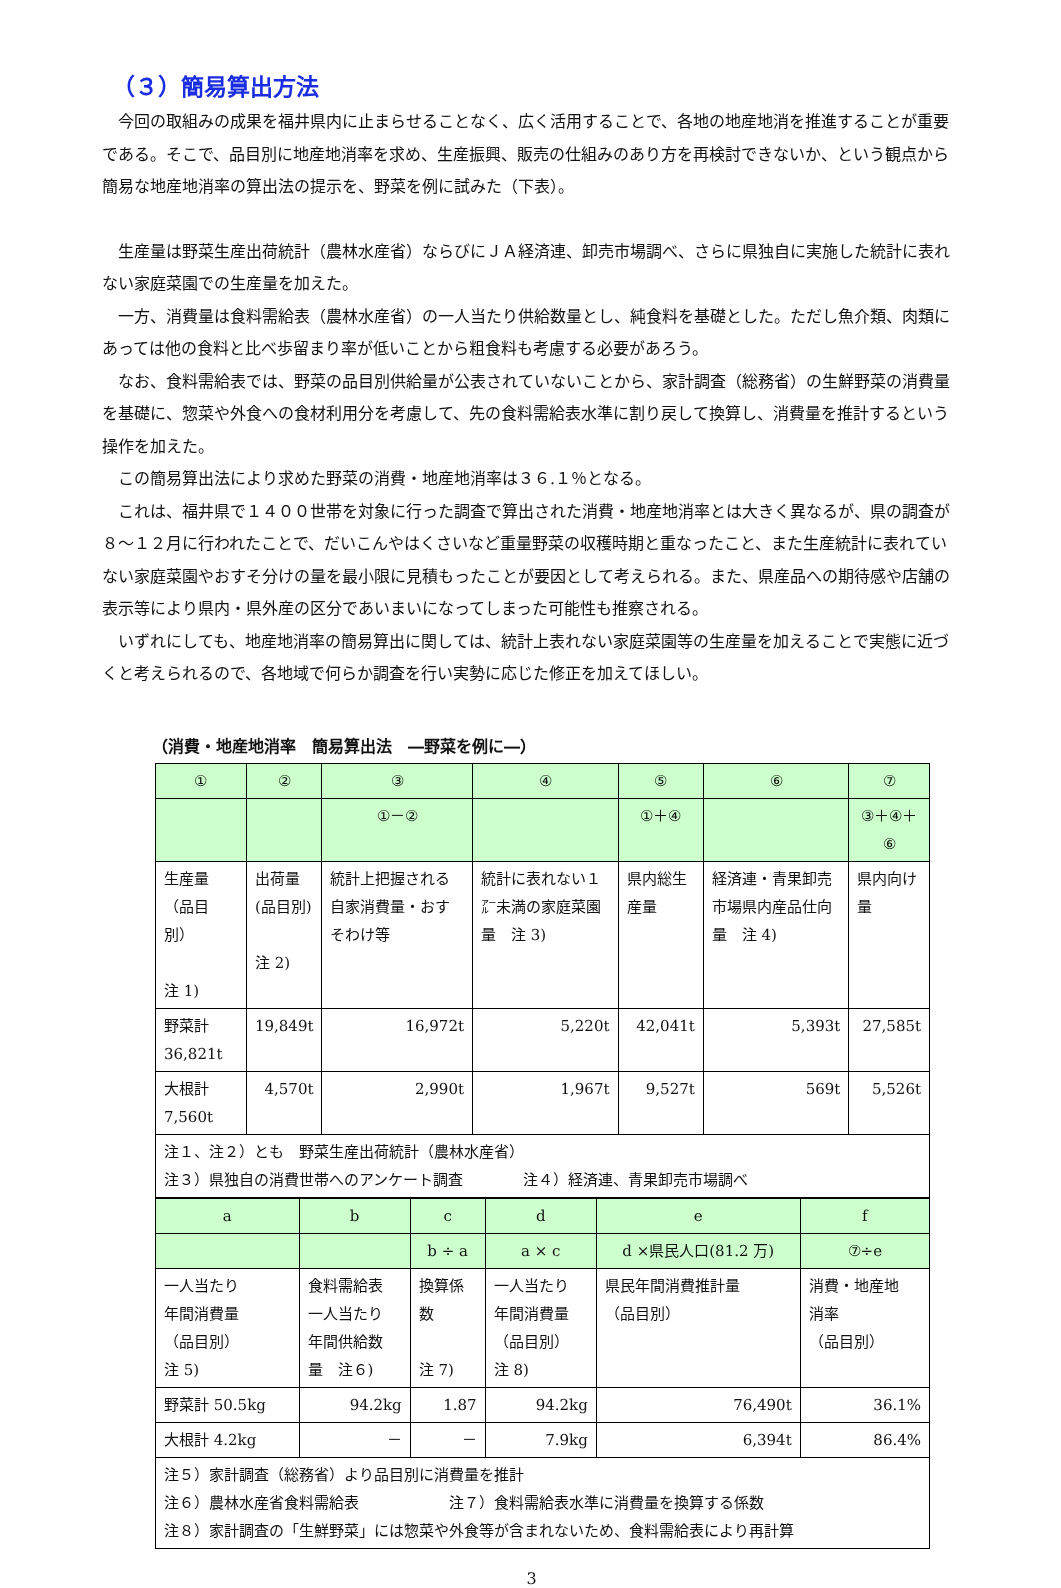（３）簡易算出方法
今回の取組みの成果を福井県内に止まらせることなく、広く活用することで、各地の地産地消を推進することが重要である。そこで、品目別に地産地消率を求め、生産振興、販売の仕組みのあり方を再検討できないか、という観点から簡易な地産地消率の算出法の提示を、野菜を例に試みた（下表）。
生産量は野菜生産出荷統計（農林水産省）ならびにＪＡ経済連、卸売市場調べ、さらに県独自に実施した統計に表れない家庭菜園での生産量を加えた。
一方、消費量は食料需給表（農林水産省）の一人当たり供給数量とし、純食料を基礎とした。ただし魚介類、肉類にあっては他の食料と比べ歩留まり率が低いことから粗食料も考慮する必要があろう。
なお、食料需給表では、野菜の品目別供給量が公表されていないことから、家計調査（総務省）の生鮮野菜の消費量を基礎に、惣菜や外食への食材利用分を考慮して、先の食料需給表水準に割り戻して換算し、消費量を推計するという操作を加えた。
この簡易算出法により求めた野菜の消費・地産地消率は３６.１％となる。
これは、福井県で１４００世帯を対象に行った調査で算出された消費・地産地消率とは大きく異なるが、県の調査が８～１２月に行われたことで、だいこんやはくさいなど重量野菜の収穫時期と重なったこと、また生産統計に表れていない家庭菜園やおすそ分けの量を最小限に見積もったことが要因として考えられる。また、県産品への期待感や店舗の表示等により県内・県外産の区分であいまいになってしまった可能性も推察される。
いずれにしても、地産地消率の簡易算出に関しては、統計上表れない家庭菜園等の生産量を加えることで実態に近づくと考えられるので、各地域で何らか調査を行い実勢に応じた修正を加えてほしい。
（消費・地産地消率　簡易算出法　―野菜を例に―）
| ① | ② | ③ | ④ | ⑤ | ⑥ | ⑦ |
| | | ①－② | | ①＋④ | | ③＋④＋⑥ |
| 生産量 （品目別） 注 1) | 出荷量 (品目別) 注 2) | 統計上把握される自家消費量・おすそわけ等 | 統計に表れない１㌃未満の家庭菜園量 注 3) | 県内総生産量 | 経済連・青果卸売市場県内産品仕向量 注 4) | 県内向け量 |
| 野菜計 36,821t | 19,849t | 16,972t | 5,220t | 42,041t | 5,393t | 27,585t |
| 大根計 7,560t | 4,570t | 2,990t | 1,967t | 9,527t | 569t | 5,526t |
| 注１、注２）とも 野菜生産出荷統計（農林水産省） 注３）県独自の消費世帯へのアンケート調査 注４）経済連、青果卸売市場調べ | | | | | | |
| a | b | c | d | e | f |
| | | b ÷ a | a × c | d ×県民人口(81.2 万) | ⑦÷e |
| 一人当たり 年間消費量 （品目別） 注 5) | 食料需給表 一人当たり 年間供給数 量 注６) | 換算係 数 注 7) | 一人当たり 年間消費量 （品目別） 注 8) | 県民年間消費推計量 （品目別） | 消費・地産地 消率 （品目別） |
| 野菜計 50.5kg | 94.2kg | 1.87 | 94.2kg | 76,490t | 36.1% |
| 大根計 4.2kg | － | － | 7.9kg | 6,394t | 86.4% |
| 注５）家計調査（総務省）より品目別に消費量を推計 注６）農林水産省食料需給表 注７）食料需給表水準に消費量を換算する係数 注８）家計調査の「生鮮野菜」には惣菜や外食等が含まれないため、食料需給表により再計算 | | | | | |
3